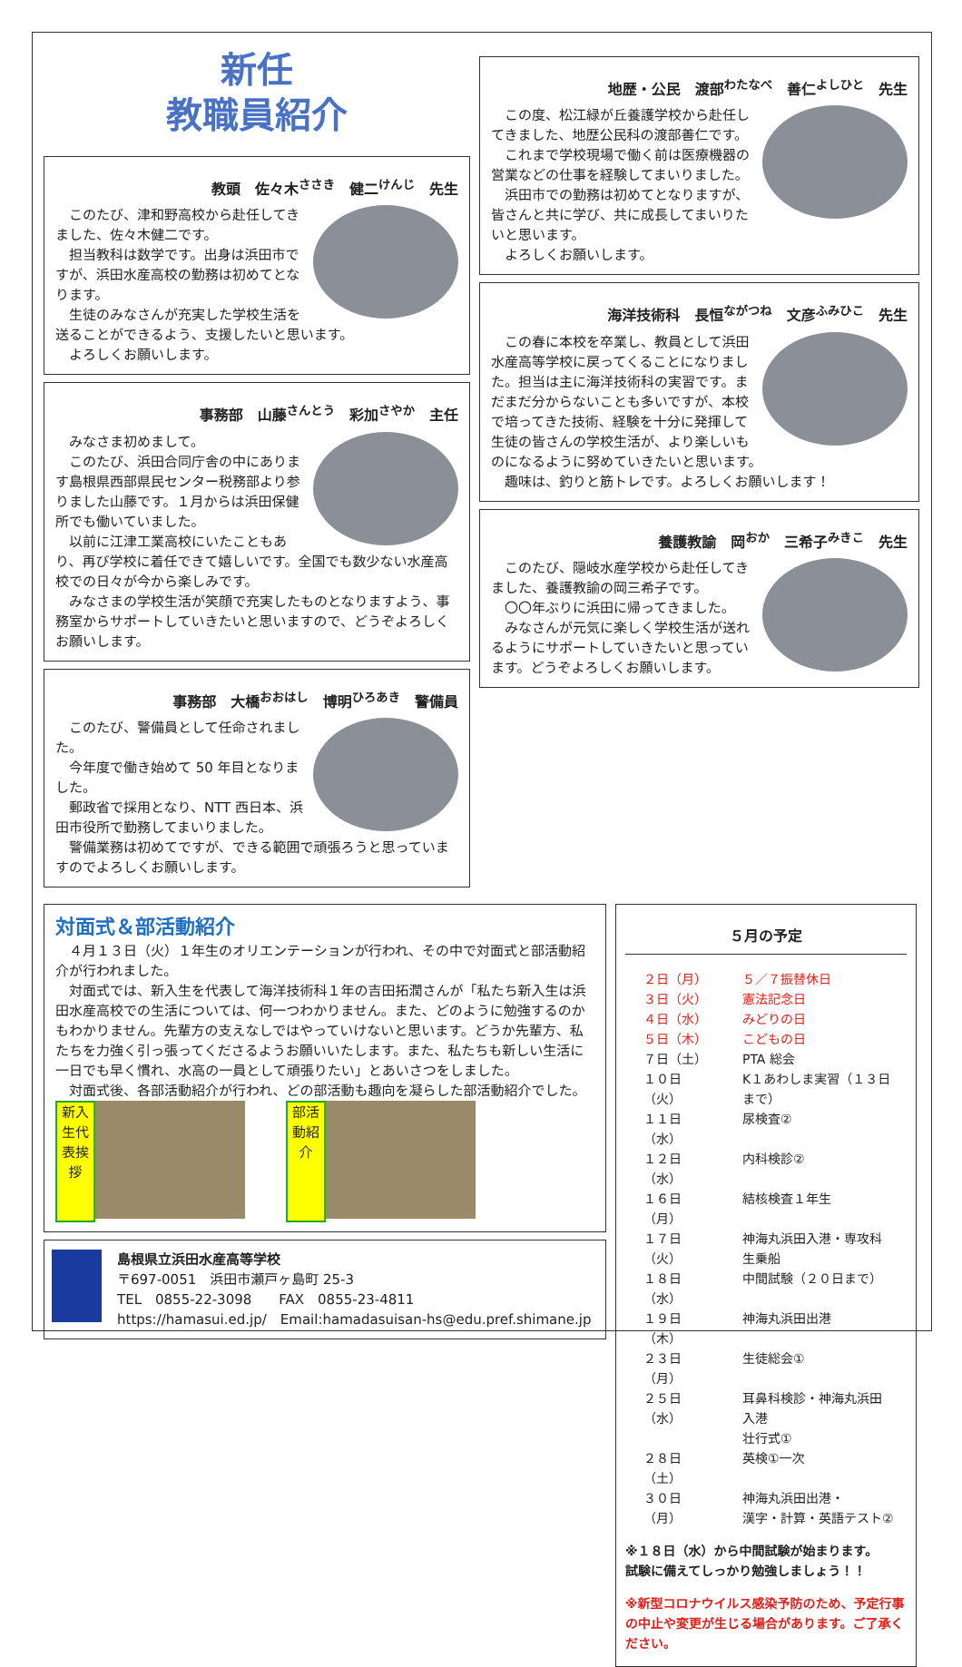新任
教職員紹介
教頭　佐々木<sup>ささき</sup>　健二<sup>けんじ</sup>　先生
　このたび、津和野高校から赴任してきました、佐々木健二です。
　担当教科は数学です。出身は浜田市ですが、浜田水産高校の勤務は初めてとなります。
　生徒のみなさんが充実した学校生活を送ることができるよう、支援したいと思います。
　よろしくお願いします。
事務部　山藤<sup>さんとう</sup>　彩加<sup>さやか</sup>　主任
　みなさま初めまして。
　このたび、浜田合同庁舎の中にあります島根県西部県民センター税務部より参りました山藤です。１月からは浜田保健所でも働いていました。
　以前に江津工業高校にいたこともあり、再び学校に着任できて嬉しいです。全国でも数少ない水産高校での日々が今から楽しみです。
　みなさまの学校生活が笑顔で充実したものとなりますよう、事務室からサポートしていきたいと思いますので、どうぞよろしくお願いします。
事務部　大橋<sup>おおはし</sup>　博明<sup>ひろあき</sup>　警備員
　このたび、警備員として任命されました。
　今年度で働き始めて 50 年目となりました。
　郵政省で採用となり、NTT 西日本、浜田市役所で勤務してまいりました。
　警備業務は初めてですが、できる範囲で頑張ろうと思っていますのでよろしくお願いします。
地歴・公民　渡部<sup>わたなべ</sup>　善仁<sup>よしひと</sup>　先生
　この度、松江緑が丘養護学校から赴任してきました、地歴公民科の渡部善仁です。
　これまで学校現場で働く前は医療機器の営業などの仕事を経験してまいりました。
　浜田市での勤務は初めてとなりますが、皆さんと共に学び、共に成長してまいりたいと思います。
　よろしくお願いします。
海洋技術科　長恒<sup>ながつね</sup>　文彦<sup>ふみひこ</sup>　先生
　この春に本校を卒業し、教員として浜田水産高等学校に戻ってくることになりました。担当は主に海洋技術科の実習です。まだまだ分からないことも多いですが、本校で培ってきた技術、経験を十分に発揮して生徒の皆さんの学校生活が、より楽しいものになるように努めていきたいと思います。
　趣味は、釣りと筋トレです。よろしくお願いします！
養護教諭　岡<sup>おか</sup>　三希子<sup>みきこ</sup>　先生
　このたび、隠岐水産学校から赴任してきました、養護教諭の岡三希子です。
　〇〇年ぶりに浜田に帰ってきました。
　みなさんが元気に楽しく学校生活が送れるようにサポートしていきたいと思っています。どうぞよろしくお願いします。
対面式＆部活動紹介
　４月１３日（火）１年生のオリエンテーションが行われ、その中で対面式と部活動紹介が行われました。
　対面式では、新入生を代表して海洋技術科１年の吉田拓潤さんが「私たち新入生は浜田水産高校での生活については、何一つわかりません。また、どのように勉強するのかもわかりません。先輩方の支えなしではやっていけないと思います。どうか先輩方、私たちを力強く引っ張ってくださるようお願いいたします。また、私たちも新しい生活に一日でも早く慣れ、水高の一員として頑張りたい」とあいさつをしました。
　対面式後、各部活動紹介が行われ、どの部活動も趣向を凝らした部活動紹介でした。
新入生代表挨拶　　　部活動紹介
島根県立浜田水産高等学校
〒697-0051　浜田市瀬戸ヶ島町 25-3
TEL　0855-22-3098　　FAX　0855-23-4811
https://hamasui.ed.jp/　Email:hamadasuisan-hs@edu.pref.shimane.jp
５月の予定
| ２日（月） | ５／７振替休日 |
| ３日（火） | 憲法記念日 |
| ４日（水） | みどりの日 |
| ５日（木） | こどもの日 |
| ７日（土） | PTA 総会 |
| １０日（火） | K１あわしま実習（１３日まで） |
| １１日（水） | 尿検査② |
| １２日（水） | 内科検診② |
| １６日（月） | 結核検査１年生 |
| １７日（火） | 神海丸浜田入港・専攻科生乗船 |
| １８日（水） | 中間試験（２０日まで） |
| １９日（木） | 神海丸浜田出港 |
| ２３日（月） | 生徒総会① |
| ２５日（水） | 耳鼻科検診・神海丸浜田入港 壮行式① |
| ２８日（土） | 英検①一次 |
| ３０日（月） | 神海丸浜田出港・ 漢字・計算・英語テスト② |
※１８日（水）から中間試験が始まります。
試験に備えてしっかり勉強しましょう！！
※新型コロナウイルス感染予防のため、予定行事の中止や変更が生じる場合があります。ご了承ください。